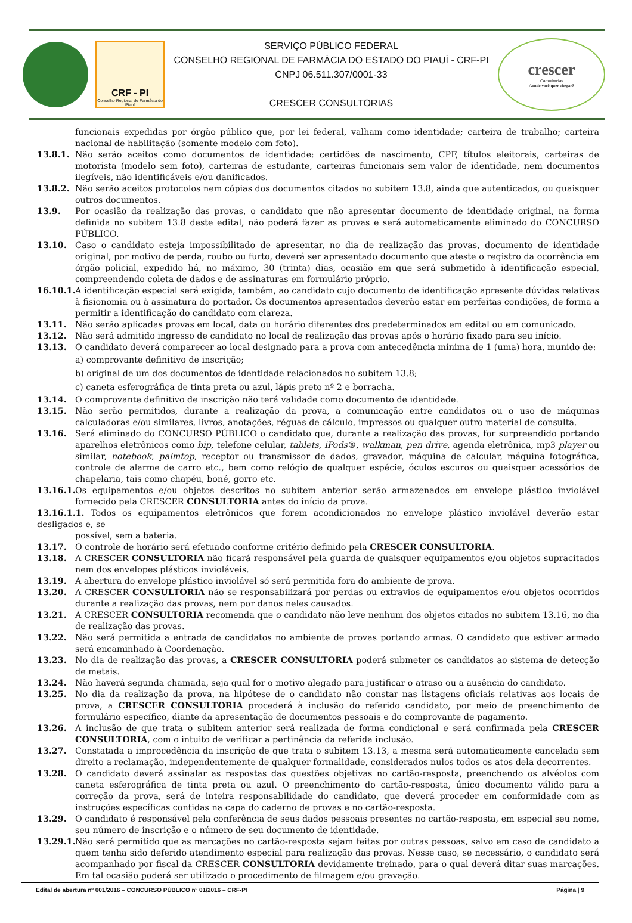CRF - PI
Conselho Regional de Farmácia do Piauí
SERVIÇO PÚBLICO FEDERAL
CONSELHO REGIONAL DE FARMÁCIA DO ESTADO DO PIAUÍ - CRF-PI
CNPJ 06.511.307/0001-33
CRESCER CONSULTORIAS
crescer
Consultorias
Aonde você quer chegar?
funcionais expedidas por órgão público que, por lei federal, valham como identidade; carteira de trabalho; carteira nacional de habilitação (somente modelo com foto).
13.8.1. Não serão aceitos como documentos de identidade: certidões de nascimento, CPF, títulos eleitorais, carteiras de motorista (modelo sem foto), carteiras de estudante, carteiras funcionais sem valor de identidade, nem documentos ilegíveis, não identificáveis e/ou danificados.
13.8.2. Não serão aceitos protocolos nem cópias dos documentos citados no subitem 13.8, ainda que autenticados, ou quaisquer outros documentos.
13.9. Por ocasião da realização das provas, o candidato que não apresentar documento de identidade original, na forma definida no subitem 13.8 deste edital, não poderá fazer as provas e será automaticamente eliminado do CONCURSO PÚBLICO.
13.10. Caso o candidato esteja impossibilitado de apresentar, no dia de realização das provas, documento de identidade original, por motivo de perda, roubo ou furto, deverá ser apresentado documento que ateste o registro da ocorrência em órgão policial, expedido há, no máximo, 30 (trinta) dias, ocasião em que será submetido à identificação especial, compreendendo coleta de dados e de assinaturas em formulário próprio.
16.10.1.
A identificação especial será exigida, também, ao candidato cujo documento de identificação apresente dúvidas relativas à fisionomia ou à assinatura do portador. Os documentos apresentados deverão estar em perfeitas condições, de forma a permitir a identificação do candidato com clareza.
13.11. Não serão aplicadas provas em local, data ou horário diferentes dos predeterminados em edital ou em comunicado.
13.12. Não será admitido ingresso de candidato no local de realização das provas após o horário fixado para seu início.
13.13. O candidato deverá comparecer ao local designado para a prova com antecedência mínima de 1 (uma) hora, munido de:
a) comprovante definitivo de inscrição;
b) original de um dos documentos de identidade relacionados no subitem 13.8;
c) caneta esferográfica de tinta preta ou azul, lápis preto nº 2 e borracha.
13.14. O comprovante definitivo de inscrição não terá validade como documento de identidade.
13.15. Não serão permitidos, durante a realização da prova, a comunicação entre candidatos ou o uso de máquinas calculadoras e/ou similares, livros, anotações, réguas de cálculo, impressos ou qualquer outro material de consulta.
13.16. Será eliminado do CONCURSO PÚBLICO o candidato que, durante a realização das provas, for surpreendido portando aparelhos eletrônicos como bip, telefone celular, tablets, iPods®, walkman, pen drive, agenda eletrônica, mp3 player ou similar, notebook, palmtop, receptor ou transmissor de dados, gravador, máquina de calcular, máquina fotográfica, controle de alarme de carro etc., bem como relógio de qualquer espécie, óculos escuros ou quaisquer acessórios de chapelaria, tais como chapéu, boné, gorro etc.
13.16.1.
Os equipamentos e/ou objetos descritos no subitem anterior serão armazenados em envelope plástico inviolável fornecido pela CRESCER CONSULTORIA antes do início da prova.
13.16.1.1. Todos os equipamentos eletrônicos que forem acondicionados no envelope plástico inviolável deverão estar desligados e, se
possível, sem a bateria.
13.17. O controle de horário será efetuado conforme critério definido pela CRESCER CONSULTORIA.
13.18. A CRESCER CONSULTORIA não ficará responsável pela guarda de quaisquer equipamentos e/ou objetos supracitados nem dos envelopes plásticos invioláveis.
13.19. A abertura do envelope plástico inviolável só será permitida fora do ambiente de prova.
13.20. A CRESCER CONSULTORIA não se responsabilizará por perdas ou extravios de equipamentos e/ou objetos ocorridos durante a realização das provas, nem por danos neles causados.
13.21. A CRESCER CONSULTORIA recomenda que o candidato não leve nenhum dos objetos citados no subitem 13.16, no dia de realização das provas.
13.22. Não será permitida a entrada de candidatos no ambiente de provas portando armas. O candidato que estiver armado será encaminhado à Coordenação.
13.23. No dia de realização das provas, a CRESCER CONSULTORIA poderá submeter os candidatos ao sistema de detecção de metais.
13.24. Não haverá segunda chamada, seja qual for o motivo alegado para justificar o atraso ou a ausência do candidato.
13.25. No dia da realização da prova, na hipótese de o candidato não constar nas listagens oficiais relativas aos locais de prova, a CRESCER CONSULTORIA procederá à inclusão do referido candidato, por meio de preenchimento de formulário específico, diante da apresentação de documentos pessoais e do comprovante de pagamento.
13.26. A inclusão de que trata o subitem anterior será realizada de forma condicional e será confirmada pela CRESCER CONSULTORIA, com o intuito de verificar a pertinência da referida inclusão.
13.27. Constatada a improcedência da inscrição de que trata o subitem 13.13, a mesma será automaticamente cancelada sem direito a reclamação, independentemente de qualquer formalidade, considerados nulos todos os atos dela decorrentes.
13.28. O candidato deverá assinalar as respostas das questões objetivas no cartão-resposta, preenchendo os alvéolos com caneta esferográfica de tinta preta ou azul. O preenchimento do cartão-resposta, único documento válido para a correção da prova, será de inteira responsabilidade do candidato, que deverá proceder em conformidade com as instruções específicas contidas na capa do caderno de provas e no cartão-resposta.
13.29. O candidato é responsável pela conferência de seus dados pessoais presentes no cartão-resposta, em especial seu nome, seu número de inscrição e o número de seu documento de identidade.
13.29.1.
Não será permitido que as marcações no cartão-resposta sejam feitas por outras pessoas, salvo em caso de candidato a quem tenha sido deferido atendimento especial para realização das provas. Nesse caso, se necessário, o candidato será acompanhado por fiscal da CRESCER CONSULTORIA devidamente treinado, para o qual deverá ditar suas marcações. Em tal ocasião poderá ser utilizado o procedimento de filmagem e/ou gravação.
Edital de abertura nº 001/2016 – CONCURSO PÚBLICO nº 01/2016 – CRF-PI Página | 9